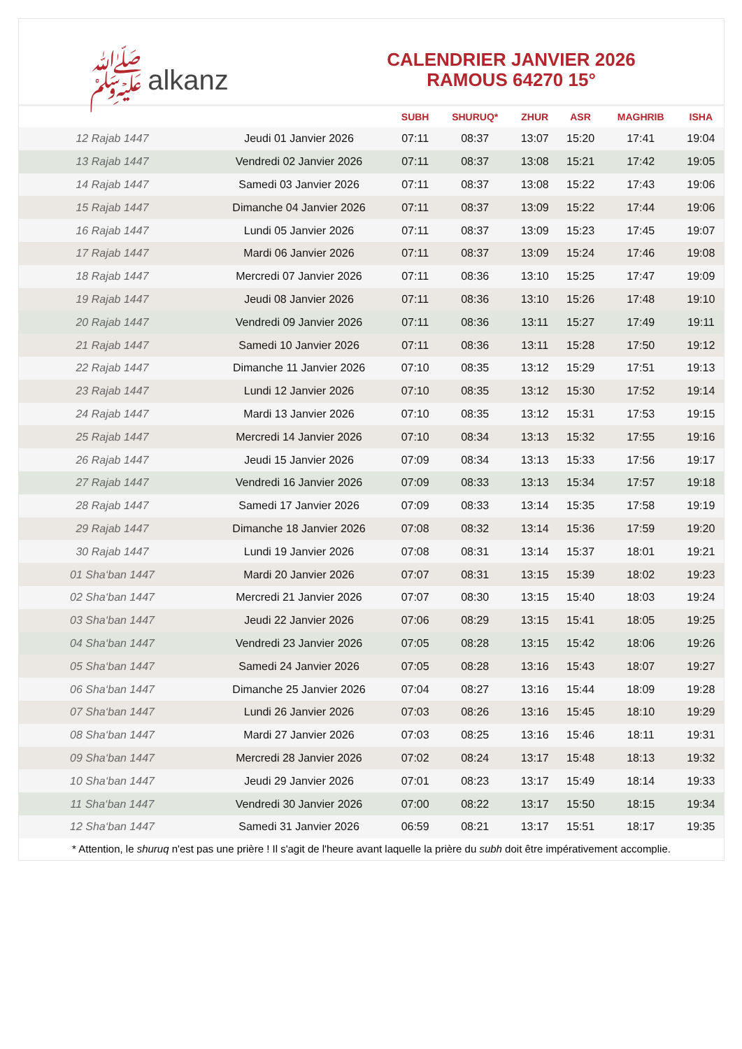ﷺalkanz
CALENDRIER JANVIER 2026
RAMOUS 64270 15°
| | | SUBH | SHURUQ* | ZHUR | ASR | MAGHRIB | ISHA |
| --- | --- | --- | --- | --- | --- | --- | --- |
| 12 Rajab 1447 | Jeudi 01 Janvier 2026 | 07:11 | 08:37 | 13:07 | 15:20 | 17:41 | 19:04 |
| 13 Rajab 1447 | Vendredi 02 Janvier 2026 | 07:11 | 08:37 | 13:08 | 15:21 | 17:42 | 19:05 |
| 14 Rajab 1447 | Samedi 03 Janvier 2026 | 07:11 | 08:37 | 13:08 | 15:22 | 17:43 | 19:06 |
| 15 Rajab 1447 | Dimanche 04 Janvier 2026 | 07:11 | 08:37 | 13:09 | 15:22 | 17:44 | 19:06 |
| 16 Rajab 1447 | Lundi 05 Janvier 2026 | 07:11 | 08:37 | 13:09 | 15:23 | 17:45 | 19:07 |
| 17 Rajab 1447 | Mardi 06 Janvier 2026 | 07:11 | 08:37 | 13:09 | 15:24 | 17:46 | 19:08 |
| 18 Rajab 1447 | Mercredi 07 Janvier 2026 | 07:11 | 08:36 | 13:10 | 15:25 | 17:47 | 19:09 |
| 19 Rajab 1447 | Jeudi 08 Janvier 2026 | 07:11 | 08:36 | 13:10 | 15:26 | 17:48 | 19:10 |
| 20 Rajab 1447 | Vendredi 09 Janvier 2026 | 07:11 | 08:36 | 13:11 | 15:27 | 17:49 | 19:11 |
| 21 Rajab 1447 | Samedi 10 Janvier 2026 | 07:11 | 08:36 | 13:11 | 15:28 | 17:50 | 19:12 |
| 22 Rajab 1447 | Dimanche 11 Janvier 2026 | 07:10 | 08:35 | 13:12 | 15:29 | 17:51 | 19:13 |
| 23 Rajab 1447 | Lundi 12 Janvier 2026 | 07:10 | 08:35 | 13:12 | 15:30 | 17:52 | 19:14 |
| 24 Rajab 1447 | Mardi 13 Janvier 2026 | 07:10 | 08:35 | 13:12 | 15:31 | 17:53 | 19:15 |
| 25 Rajab 1447 | Mercredi 14 Janvier 2026 | 07:10 | 08:34 | 13:13 | 15:32 | 17:55 | 19:16 |
| 26 Rajab 1447 | Jeudi 15 Janvier 2026 | 07:09 | 08:34 | 13:13 | 15:33 | 17:56 | 19:17 |
| 27 Rajab 1447 | Vendredi 16 Janvier 2026 | 07:09 | 08:33 | 13:13 | 15:34 | 17:57 | 19:18 |
| 28 Rajab 1447 | Samedi 17 Janvier 2026 | 07:09 | 08:33 | 13:14 | 15:35 | 17:58 | 19:19 |
| 29 Rajab 1447 | Dimanche 18 Janvier 2026 | 07:08 | 08:32 | 13:14 | 15:36 | 17:59 | 19:20 |
| 30 Rajab 1447 | Lundi 19 Janvier 2026 | 07:08 | 08:31 | 13:14 | 15:37 | 18:01 | 19:21 |
| 01 Sha‘ban 1447 | Mardi 20 Janvier 2026 | 07:07 | 08:31 | 13:15 | 15:39 | 18:02 | 19:23 |
| 02 Sha‘ban 1447 | Mercredi 21 Janvier 2026 | 07:07 | 08:30 | 13:15 | 15:40 | 18:03 | 19:24 |
| 03 Sha‘ban 1447 | Jeudi 22 Janvier 2026 | 07:06 | 08:29 | 13:15 | 15:41 | 18:05 | 19:25 |
| 04 Sha‘ban 1447 | Vendredi 23 Janvier 2026 | 07:05 | 08:28 | 13:15 | 15:42 | 18:06 | 19:26 |
| 05 Sha‘ban 1447 | Samedi 24 Janvier 2026 | 07:05 | 08:28 | 13:16 | 15:43 | 18:07 | 19:27 |
| 06 Sha‘ban 1447 | Dimanche 25 Janvier 2026 | 07:04 | 08:27 | 13:16 | 15:44 | 18:09 | 19:28 |
| 07 Sha‘ban 1447 | Lundi 26 Janvier 2026 | 07:03 | 08:26 | 13:16 | 15:45 | 18:10 | 19:29 |
| 08 Sha‘ban 1447 | Mardi 27 Janvier 2026 | 07:03 | 08:25 | 13:16 | 15:46 | 18:11 | 19:31 |
| 09 Sha‘ban 1447 | Mercredi 28 Janvier 2026 | 07:02 | 08:24 | 13:17 | 15:48 | 18:13 | 19:32 |
| 10 Sha‘ban 1447 | Jeudi 29 Janvier 2026 | 07:01 | 08:23 | 13:17 | 15:49 | 18:14 | 19:33 |
| 11 Sha‘ban 1447 | Vendredi 30 Janvier 2026 | 07:00 | 08:22 | 13:17 | 15:50 | 18:15 | 19:34 |
| 12 Sha‘ban 1447 | Samedi 31 Janvier 2026 | 06:59 | 08:21 | 13:17 | 15:51 | 18:17 | 19:35 |
* Attention, le shuruq n'est pas une prière ! Il s'agit de l'heure avant laquelle la prière du subh doit être impérativement accomplie.